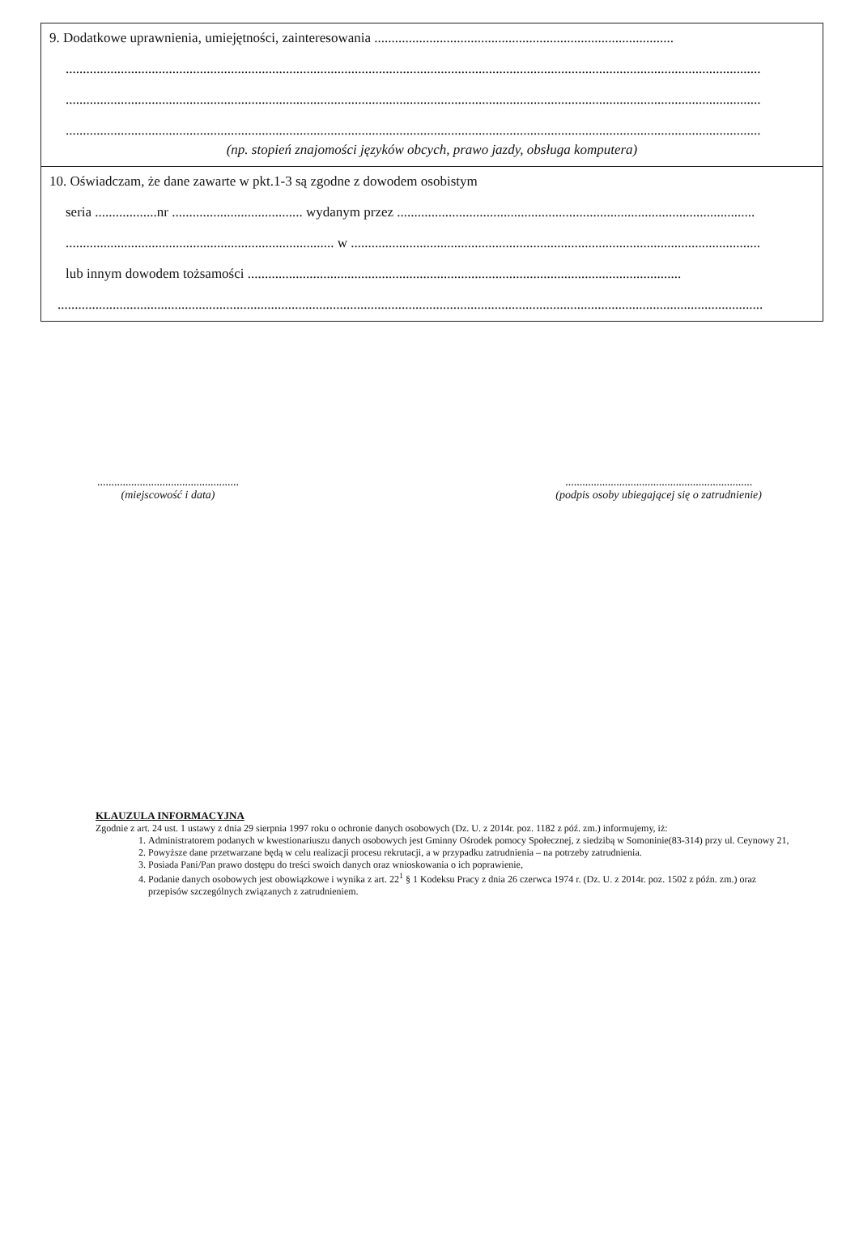9. Dodatkowe uprawnienia, umiejętności, zainteresowania .......................................................................................
..........................................................................................................................................................................................................
..........................................................................................................................................................................................................
..........................................................................................................................................................................................................
(np. stopień znajomości języków obcych, prawo jazdy, obsługa komputera)
10. Oświadczam, że dane zawarte w pkt.1-3 są zgodne z dowodem osobistym
seria ..................nr ...................................... wydanym przez ........................................................................................................
.............................................................................. w .......................................................................................................................
lub innym dowodem tożsamości ..............................................................................................................................
.............................................................................................................................................................................................................
..................................................
(miejscowość i data)
..................................................................
(podpis osoby ubiegającej się o zatrudnienie)
KLAUZULA INFORMACYJNA
Zgodnie z art. 24 ust. 1 ustawy z dnia 29 sierpnia 1997 roku o ochronie danych osobowych (Dz. U. z 2014r. poz. 1182 z póź. zm.) informujemy, iż:
1. Administratorem podanych w kwestionariuszu danych osobowych jest Gminny Ośrodek pomocy Społecznej, z siedzibą w Somoninie(83-314) przy ul. Ceynowy 21,
2. Powyższe dane przetwarzane będą w celu realizacji procesu rekrutacji, a w przypadku zatrudnienia – na potrzeby zatrudnienia.
3. Posiada Pani/Pan prawo dostępu do treści swoich danych oraz wnioskowania o ich poprawienie,
4. Podanie danych osobowych jest obowiązkowe i wynika z art. 22<sup>1</sup> § 1 Kodeksu Pracy z dnia 26 czerwca 1974 r. (Dz. U. z 2014r. poz. 1502 z późn. zm.) oraz przepisów szczególnych związanych z zatrudnieniem.